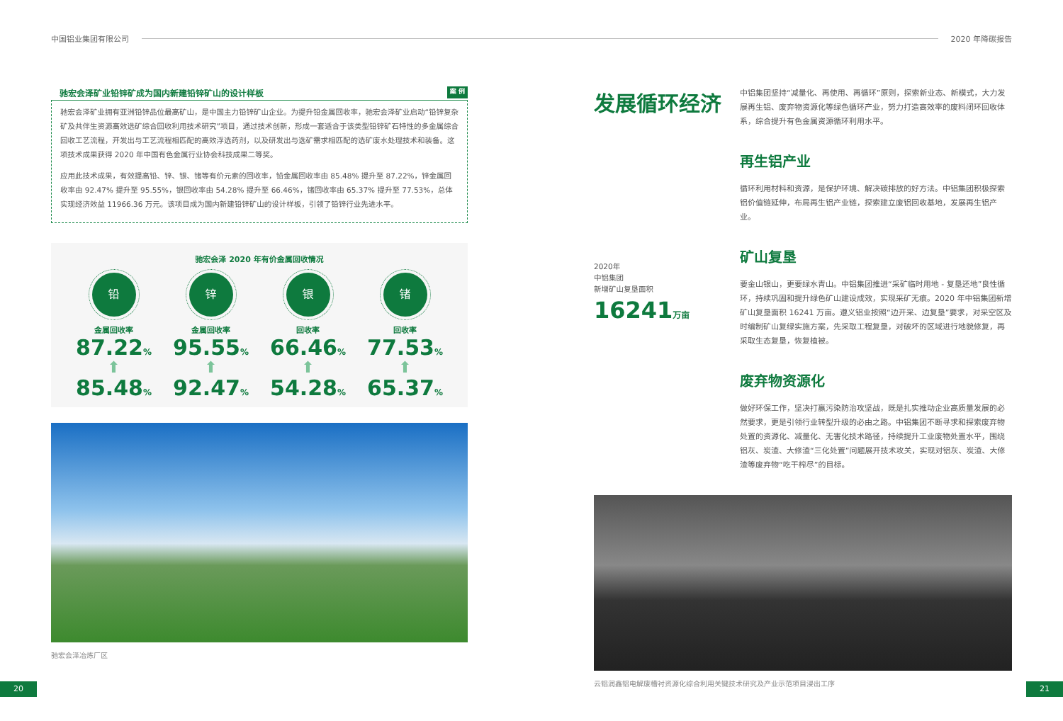中国铝业集团有限公司 2020 年降碳报告
驰宏会泽矿业铅锌矿成为国内新建铅锌矿山的设计样板 案 例
驰宏会泽矿业拥有亚洲铅锌品位最高矿山，是中国主力铅锌矿山企业。为提升铅金属回收率，驰宏会泽矿业启动“铅锌复杂矿及共伴生资源高效选矿综合回收利用技术研究”项目，通过技术创新，形成一套适合于该类型铅锌矿石特性的多金属综合回收工艺流程，开发出与工艺流程相匹配的高效浮选药剂，以及研发出与选矿需求相匹配的选矿废水处理技术和装备。这项技术成果获得 2020 年中国有色金属行业协会科技成果二等奖。
应用此技术成果，有效提高铅、锌、银、锗等有价元素的回收率，铅金属回收率由 85.48% 提升至 87.22%，锌金属回收率由 92.47% 提升至 95.55%，银回收率由 54.28% 提升至 66.46%，锗回收率由 65.37% 提升至 77.53%，总体实现经济效益 11966.36 万元。该项目成为国内新建铅锌矿山的设计样板，引领了铅锌行业先进水平。
驰宏会泽 2020 年有价金属回收情况
铅
金属回收率
87.22%
⬆
85.48%
锌
金属回收率
95.55%
⬆
92.47%
银
回收率
66.46%
⬆
54.28%
锗
回收率
77.53%
⬆
65.37%
驰宏会泽冶炼厂区
发展循环经济
中铝集团坚持“减量化、再使用、再循环”原则，探索新业态、新模式，大力发展再生铝、废弃物资源化等绿色循环产业，努力打造高效率的废料闭环回收体系，综合提升有色金属资源循环利用水平。
再生铝产业
循环利用材料和资源，是保护环境、解决碳排放的好方法。中铝集团积极探索铝价值链延伸，布局再生铝产业链，探索建立废铝回收基地，发展再生铝产业。
矿山复垦
要金山银山，更要绿水青山。中铝集团推进“采矿临时用地 - 复垦还地”良性循环，持续巩固和提升绿色矿山建设成效，实现采矿无痕。2020 年中铝集团新增矿山复垦面积 16241 万亩。遵义铝业按照“边开采、边复垦”要求，对采空区及时编制矿山复绿实施方案，先采取工程复垦，对破坏的区域进行地貌修复，再采取生态复垦，恢复植被。
废弃物资源化
做好环保工作，坚决打赢污染防治攻坚战，既是扎实推动企业高质量发展的必然要求，更是引领行业转型升级的必由之路。中铝集团不断寻求和探索废弃物处置的资源化、减量化、无害化技术路径，持续提升工业废物处置水平，围绕铝灰、炭渣、大修渣“三化处置”问题展开技术攻关，实现对铝灰、炭渣、大修渣等废弃物“吃干榨尽”的目标。
2020年
中铝集团
新增矿山复垦面积
16241万亩
云铝润鑫铝电解废槽衬资源化综合利用关键技术研究及产业示范项目浸出工序
20 21